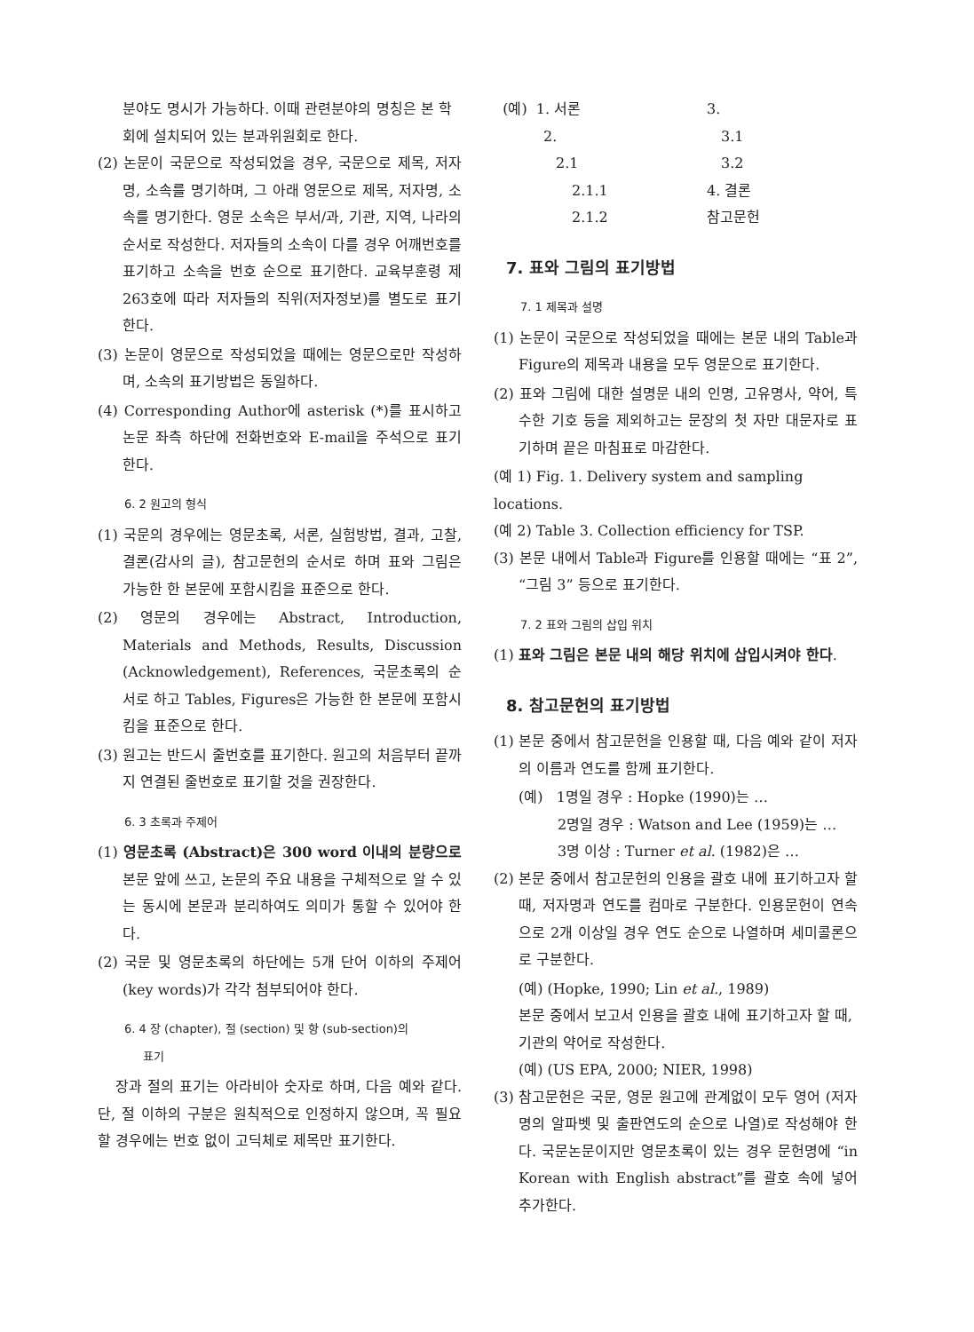분야도 명시가 가능하다. 이때 관련분야의 명칭은 본 학회에 설치되어 있는 분과위원회로 한다.
(2) 논문이 국문으로 작성되었을 경우, 국문으로 제목, 저자명, 소속를 명기하며, 그 아래 영문으로 제목, 저자명, 소속를 명기한다. 영문 소속은 부서/과, 기관, 지역, 나라의 순서로 작성한다. 저자들의 소속이 다를 경우 어깨번호를 표기하고 소속을 번호 순으로 표기한다. 교육부훈령 제263호에 따라 저자들의 직위(저자정보)를 별도로 표기한다.
(3) 논문이 영문으로 작성되었을 때에는 영문으로만 작성하며, 소속의 표기방법은 동일하다.
(4) Corresponding Author에 asterisk (*)를 표시하고 논문 좌측 하단에 전화번호와 E-mail을 주석으로 표기한다.
6. 2 원고의 형식
(1) 국문의 경우에는 영문초록, 서론, 실험방법, 결과, 고찰, 결론(감사의 글), 참고문헌의 순서로 하며 표와 그림은 가능한 한 본문에 포함시킴을 표준으로 한다.
(2) 영문의 경우에는 Abstract, Introduction, Materials and Methods, Results, Discussion (Acknowledgement), References, 국문초록의 순서로 하고 Tables, Figures은 가능한 한 본문에 포함시킴을 표준으로 한다.
(3) 원고는 반드시 줄번호를 표기한다. 원고의 처음부터 끝까지 연결된 줄번호로 표기할 것을 권장한다.
6. 3 초록과 주제어
(1) 영문초록 (Abstract)은 300 word 이내의 분량으로 본문 앞에 쓰고, 논문의 주요 내용을 구체적으로 알 수 있는 동시에 본문과 분리하여도 의미가 통할 수 있어야 한다.
(2) 국문 및 영문초록의 하단에는 5개 단어 이하의 주제어(key words)가 각각 첨부되어야 한다.
6. 4 장 (chapter), 절 (section) 및 항 (sub-section)의
표기
장과 절의 표기는 아라비아 숫자로 하며, 다음 예와 같다. 단, 절 이하의 구분은 원칙적으로 인정하지 않으며, 꼭 필요할 경우에는 번호 없이 고딕체로 제목만 표기한다.
(예) 1. 서론 3. 2. 3.1 2.1 3.2 2.1.1 4. 결론 2.1.2 참고문헌
7. 표와 그림의 표기방법
7. 1 제목과 설명
(1) 논문이 국문으로 작성되었을 때에는 본문 내의 Table과 Figure의 제목과 내용을 모두 영문으로 표기한다.
(2) 표와 그림에 대한 설명문 내의 인명, 고유명사, 약어, 특수한 기호 등을 제외하고는 문장의 첫 자만 대문자로 표기하며 끝은 마침표로 마감한다.
(예 1) Fig. 1. Delivery system and sampling locations.
(예 2) Table 3. Collection efficiency for TSP.
(3) 본문 내에서 Table과 Figure를 인용할 때에는 “표 2”, “그림 3” 등으로 표기한다.
7. 2 표와 그림의 삽입 위치
(1) 표와 그림은 본문 내의 해당 위치에 삽입시켜야 한다.
8. 참고문헌의 표기방법
(1) 본문 중에서 참고문헌을 인용할 때, 다음 예와 같이 저자의 이름과 연도를 함께 표기한다.
(예) 1명일 경우 : Hopke (1990)는 …
2명일 경우 : Watson and Lee (1959)는 …
3명 이상 : Turner et al. (1982)은 …
(2) 본문 중에서 참고문헌의 인용을 괄호 내에 표기하고자 할때, 저자명과 연도를 컴마로 구분한다. 인용문헌이 연속으로 2개 이상일 경우 연도 순으로 나열하며 세미콜론으로 구분한다.
(예) (Hopke, 1990; Lin et al., 1989)
본문 중에서 보고서 인용을 괄호 내에 표기하고자 할 때, 기관의 약어로 작성한다.
(예) (US EPA, 2000; NIER, 1998)
(3) 참고문헌은 국문, 영문 원고에 관계없이 모두 영어 (저자명의 알파벳 및 출판연도의 순으로 나열)로 작성해야 한다. 국문논문이지만 영문초록이 있는 경우 문헌명에 “in Korean with English abstract”를 괄호 속에 넣어 추가한다.